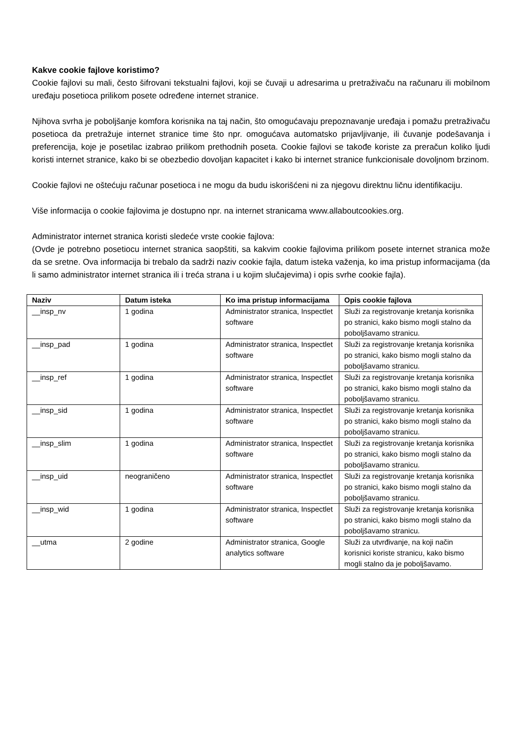Kakve cookie fajlove koristimo?
Cookie fajlovi su mali, često šifrovani tekstualni fajlovi, koji se čuvaji u adresarima u pretraživaču na računaru ili mobilnom uređaju posetioca prilikom posete određene internet stranice.
Njihova svrha je poboljšanje komfora korisnika na taj način, što omogućavaju prepoznavanje uređaja i pomažu pretraživaču posetioca da pretražuje internet stranice time što npr. omogućava automatsko prijavljivanje, ili čuvanje podešavanja i preferencija, koje je posetilac izabrao prilikom prethodnih poseta. Cookie fajlovi se takođe koriste za preračun koliko ljudi koristi internet stranice, kako bi se obezbedio dovoljan kapacitet i kako bi internet stranice funkcionisale dovoljnom brzinom.
Cookie fajlovi ne oštećuju računar posetioca i ne mogu da budu iskorišćeni ni za njegovu direktnu ličnu identifikaciju.
Više informacija o cookie fajlovima je dostupno npr. na internet stranicama www.allaboutcookies.org.
Administrator internet stranica koristi sledeće vrste cookie fajlova:
(Ovde je potrebno posetiocu internet stranica saopštiti, sa kakvim cookie fajlovima prilikom posete internet stranica može da se sretne. Ova informacija bi trebalo da sadrži naziv cookie fajla, datum isteka važenja, ko ima pristup informacijama (da li samo administrator internet stranica ili i treća strana i u kojim slučajevima) i opis svrhe cookie fajla).
| Naziv | Datum isteka | Ko ima pristup informacijama | Opis cookie fajlova |
| --- | --- | --- | --- |
| __insp_nv | 1 godina | Administrator stranica, Inspectlet software | Služi za registrovanje kretanja korisnika po stranici, kako bismo mogli stalno da poboljšavamo stranicu. |
| __insp_pad | 1 godina | Administrator stranica, Inspectlet software | Služi za registrovanje kretanja korisnika po stranici, kako bismo mogli stalno da poboljšavamo stranicu. |
| __insp_ref | 1 godina | Administrator stranica, Inspectlet software | Služi za registrovanje kretanja korisnika po stranici, kako bismo mogli stalno da poboljšavamo stranicu. |
| __insp_sid | 1 godina | Administrator stranica, Inspectlet software | Služi za registrovanje kretanja korisnika po stranici, kako bismo mogli stalno da poboljšavamo stranicu. |
| __insp_slim | 1 godina | Administrator stranica, Inspectlet software | Služi za registrovanje kretanja korisnika po stranici, kako bismo mogli stalno da poboljšavamo stranicu. |
| __insp_uid | neograničeno | Administrator stranica, Inspectlet software | Služi za registrovanje kretanja korisnika po stranici, kako bismo mogli stalno da poboljšavamo stranicu. |
| __insp_wid | 1 godina | Administrator stranica, Inspectlet software | Služi za registrovanje kretanja korisnika po stranici, kako bismo mogli stalno da poboljšavamo stranicu. |
| __utma | 2 godine | Administrator stranica, Google analytics software | Služi za utvrđivanje, na koji način korisnici koriste stranicu, kako bismo mogli stalno da je poboljšavamo. |